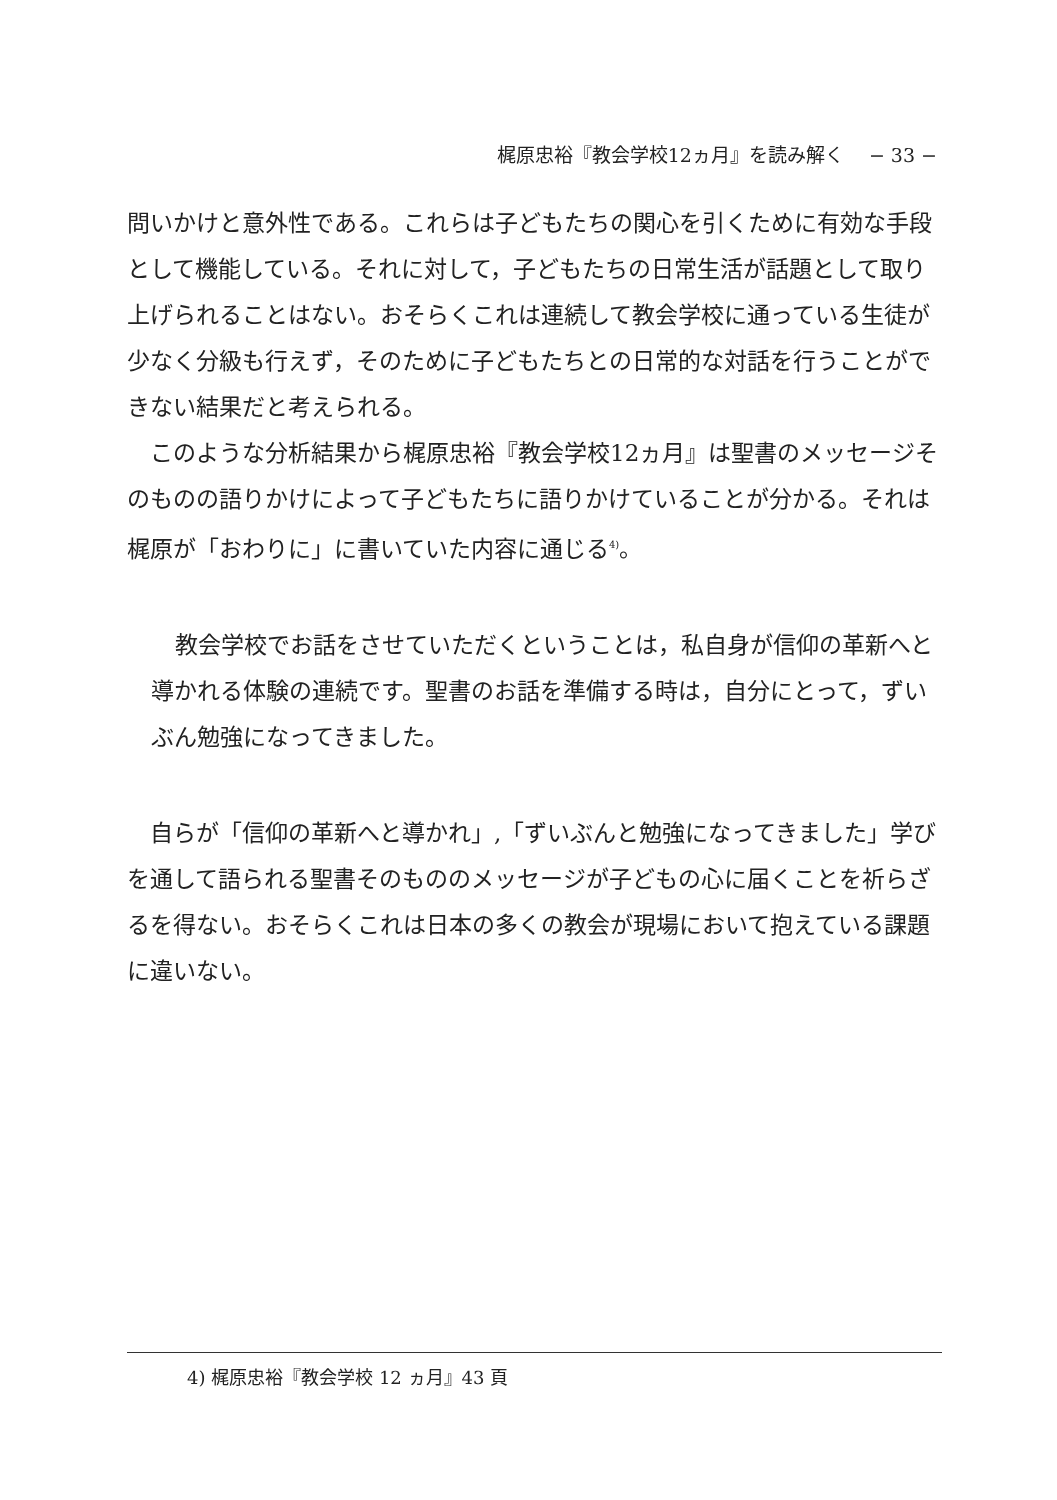梶原忠裕『教会学校12ヵ月』を読み解く　 − 33 −
問いかけと意外性である。これらは子どもたちの関心を引くために有効な手段として機能している。それに対して，子どもたちの日常生活が話題として取り上げられることはない。おそらくこれは連続して教会学校に通っている生徒が少なく分級も行えず，そのために子どもたちとの日常的な対話を行うことができない結果だと考えられる。
　このような分析結果から梶原忠裕『教会学校12ヵ月』は聖書のメッセージそのものの語りかけによって子どもたちに語りかけていることが分かる。それは梶原が「おわりに」に書いていた内容に通じる<sup>4)</sup>。
教会学校でお話をさせていただくということは，私自身が信仰の革新へと導かれる体験の連続です。聖書のお話を準備する時は，自分にとって，ずいぶん勉強になってきました。
　自らが「信仰の革新へと導かれ」,「ずいぶんと勉強になってきました」学びを通して語られる聖書そのもののメッセージが子どもの心に届くことを祈らざるを得ない。おそらくこれは日本の多くの教会が現場において抱えている課題に違いない。
4) 梶原忠裕『教会学校 12 ヵ月』43 頁